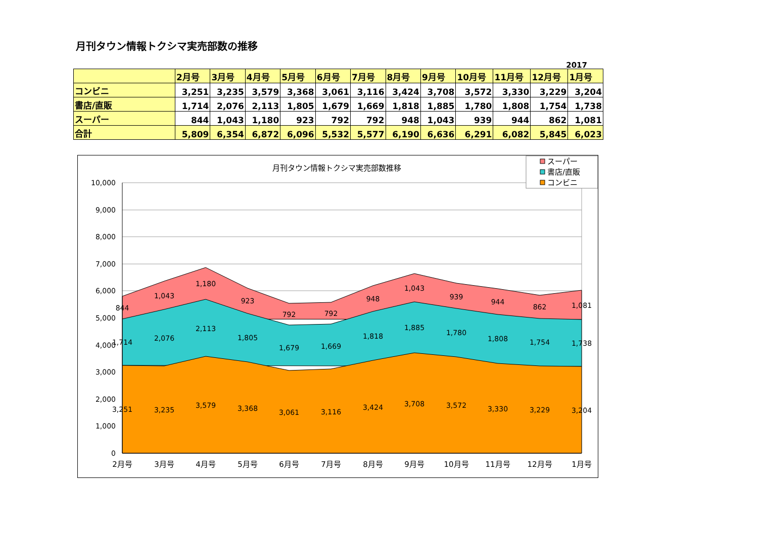月刊タウン情報トクシマ実売部数の推移
2017
| | 2月号 | 3月号 | 4月号 | 5月号 | 6月号 | 7月号 | 8月号 | 9月号 | 10月号 | 11月号 | 12月号 | 1月号 |
| --- | --- | --- | --- | --- | --- | --- | --- | --- | --- | --- | --- | --- |
| コンビニ | 3,251 | 3,235 | 3,579 | 3,368 | 3,061 | 3,116 | 3,424 | 3,708 | 3,572 | 3,330 | 3,229 | 3,204 |
| 書店/直販 | 1,714 | 2,076 | 2,113 | 1,805 | 1,679 | 1,669 | 1,818 | 1,885 | 1,780 | 1,808 | 1,754 | 1,738 |
| スーパー | 844 | 1,043 | 1,180 | 923 | 792 | 792 | 948 | 1,043 | 939 | 944 | 862 | 1,081 |
| 合計 | 5,809 | 6,354 | 6,872 | 6,096 | 5,532 | 5,577 | 6,190 | 6,636 | 6,291 | 6,082 | 5,845 | 6,023 |
月刊タウン情報トクシマ実売部数推移
10,000
9,000
8,000
7,000
6,000
5,000
4,000
3,000
2,000
1,000
0
844
1,043
1,180
923
792
792
948
1,043
939
944
862
1,081
1,714
2,076
2,113
1,805
1,679
1,669
1,818
1,885
1,780
1,808
1,754
1,738
3,251
3,235
3,579
3,368
3,061
3,116
3,424
3,708
3,572
3,330
3,229
3,204
2月号
3月号
4月号
5月号
6月号
7月号
8月号
9月号
10月号
11月号
12月号
1月号
スーパー
書店/直販
コンビニ